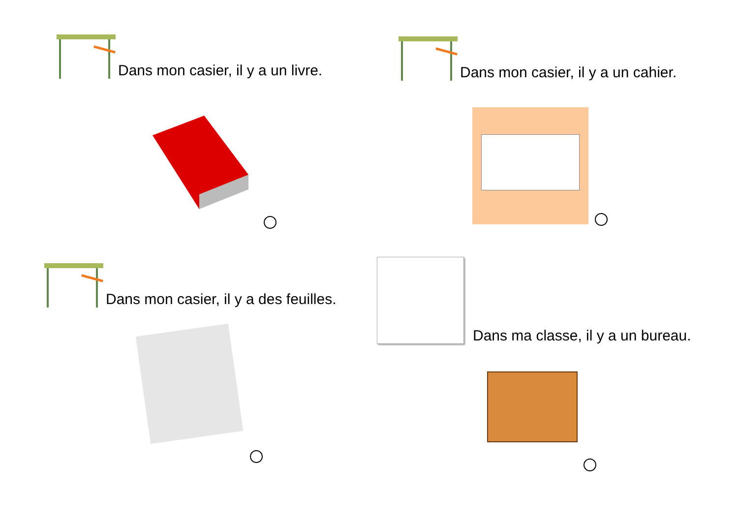Dans mon casier, il y a un livre.
Dans mon casier, il y a un cahier.
Dans mon casier, il y a des feuilles.
Dans ma classe, il y a un bureau.